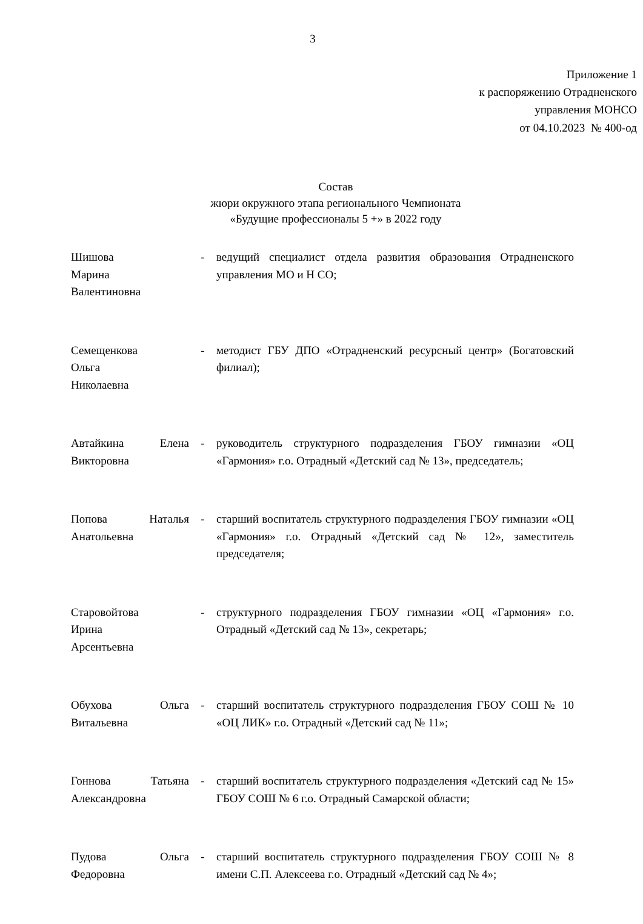3
Приложение 1
к распоряжению Отрадненского
управления МОНСО
от 04.10.2023 № 400-од
Состав
жюри окружного этапа регионального Чемпионата
«Будущие профессионалы 5 +» в 2022 году
| Шишова Марина Валентиновна | - | ведущий специалист отдела развития образования Отрадненского управления МО и Н СО; |
| Семещенкова Ольга Николаевна | - | методист ГБУ ДПО «Отрадненский ресурсный центр» (Богатовский филиал); |
| Автайкина Елена Викторовна | - | руководитель структурного подразделения ГБОУ гимназии «ОЦ «Гармония» г.о. Отрадный «Детский сад № 13», председатель; |
| Попова Наталья Анатольевна | - | старший воспитатель структурного подразделения ГБОУ гимназии «ОЦ «Гармония» г.о. Отрадный «Детский сад № 12», заместитель председателя; |
| Старовойтова Ирина Арсентьевна | - | структурного подразделения ГБОУ гимназии «ОЦ «Гармония» г.о. Отрадный «Детский сад № 13», секретарь; |
| Обухова Ольга Витальевна | - | старший воспитатель структурного подразделения ГБОУ СОШ № 10 «ОЦ ЛИК» г.о. Отрадный «Детский сад № 11»; |
| Гоннова Татьяна Александровна | - | старший воспитатель структурного подразделения «Детский сад № 15» ГБОУ СОШ № 6 г.о. Отрадный Самарской области; |
| Пудова Ольга Федоровна | - | старший воспитатель структурного подразделения ГБОУ СОШ № 8 имени С.П. Алексеева г.о. Отрадный «Детский сад № 4»; |